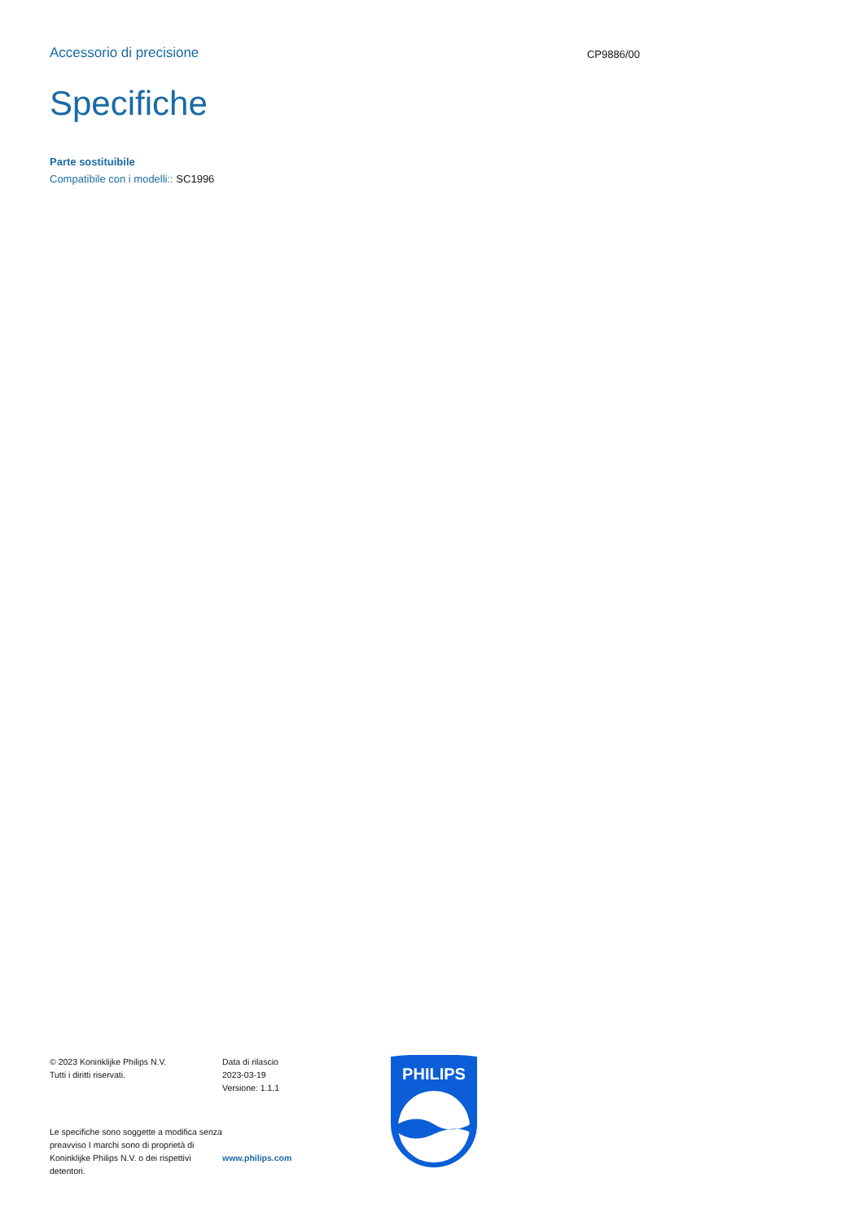Accessorio di precisione
CP9886/00
Specifiche
Parte sostituibile
Compatibile con i modelli:: SC1996
© 2023 Koninklijke Philips N.V.
Tutti i diritti riservati.
Le specifiche sono soggette a modifica senza preavviso I marchi sono di proprietà di Koninklijke Philips N.V. o dei rispettivi detentori.
Data di rilascio
2023-03-19
Versione: 1.1.1
www.philips.com
PHILIPS